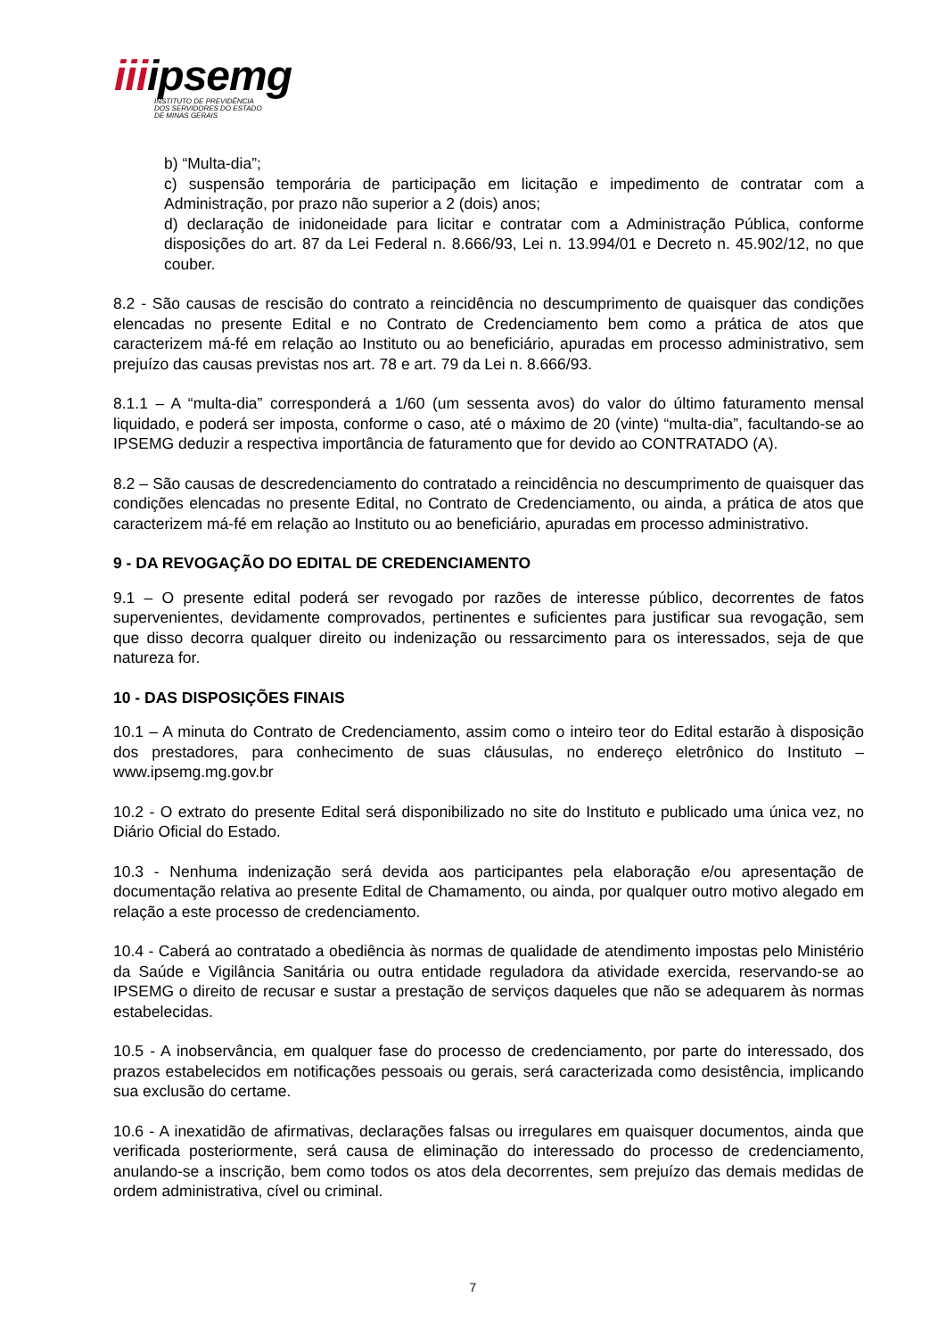iiiipsemg
INSTITUTO DE PREVIDÊNCIA
DOS SERVIDORES DO ESTADO
DE MINAS GERAIS
b) “Multa-dia”;
c) suspensão temporária de participação em licitação e impedimento de contratar com a Administração, por prazo não superior a 2 (dois) anos;
d) declaração de inidoneidade para licitar e contratar com a Administração Pública, conforme disposições do art. 87 da Lei Federal n. 8.666/93, Lei n. 13.994/01 e Decreto n. 45.902/12, no que couber.
8.2 - São causas de rescisão do contrato a reincidência no descumprimento de quaisquer das condições elencadas no presente Edital e no Contrato de Credenciamento bem como a prática de atos que caracterizem má-fé em relação ao Instituto ou ao beneficiário, apuradas em processo administrativo, sem prejuízo das causas previstas nos art. 78 e art. 79 da Lei n. 8.666/93.
8.1.1 – A “multa-dia” corresponderá a 1/60 (um sessenta avos) do valor do último faturamento mensal liquidado, e poderá ser imposta, conforme o caso, até o máximo de 20 (vinte) “multa-dia”, facultando-se ao IPSEMG deduzir a respectiva importância de faturamento que for devido ao CONTRATADO (A).
8.2 – São causas de descredenciamento do contratado a reincidência no descumprimento de quaisquer das condições elencadas no presente Edital, no Contrato de Credenciamento, ou ainda, a prática de atos que caracterizem má-fé em relação ao Instituto ou ao beneficiário, apuradas em processo administrativo.
9 - DA REVOGAÇÃO DO EDITAL DE CREDENCIAMENTO
9.1 – O presente edital poderá ser revogado por razões de interesse público, decorrentes de fatos supervenientes, devidamente comprovados, pertinentes e suficientes para justificar sua revogação, sem que disso decorra qualquer direito ou indenização ou ressarcimento para os interessados, seja de que natureza for.
10 - DAS DISPOSIÇÕES FINAIS
10.1 – A minuta do Contrato de Credenciamento, assim como o inteiro teor do Edital estarão à disposição dos prestadores, para conhecimento de suas cláusulas, no endereço eletrônico do Instituto – www.ipsemg.mg.gov.br
10.2 - O extrato do presente Edital será disponibilizado no site do Instituto e publicado uma única vez, no Diário Oficial do Estado.
10.3 - Nenhuma indenização será devida aos participantes pela elaboração e/ou apresentação de documentação relativa ao presente Edital de Chamamento, ou ainda, por qualquer outro motivo alegado em relação a este processo de credenciamento.
10.4 - Caberá ao contratado a obediência às normas de qualidade de atendimento impostas pelo Ministério da Saúde e Vigilância Sanitária ou outra entidade reguladora da atividade exercida, reservando-se ao IPSEMG o direito de recusar e sustar a prestação de serviços daqueles que não se adequarem às normas estabelecidas.
10.5 - A inobservância, em qualquer fase do processo de credenciamento, por parte do interessado, dos prazos estabelecidos em notificações pessoais ou gerais, será caracterizada como desistência, implicando sua exclusão do certame.
10.6 - A inexatidão de afirmativas, declarações falsas ou irregulares em quaisquer documentos, ainda que verificada posteriormente, será causa de eliminação do interessado do processo de credenciamento, anulando-se a inscrição, bem como todos os atos dela decorrentes, sem prejuízo das demais medidas de ordem administrativa, cível ou criminal.
7